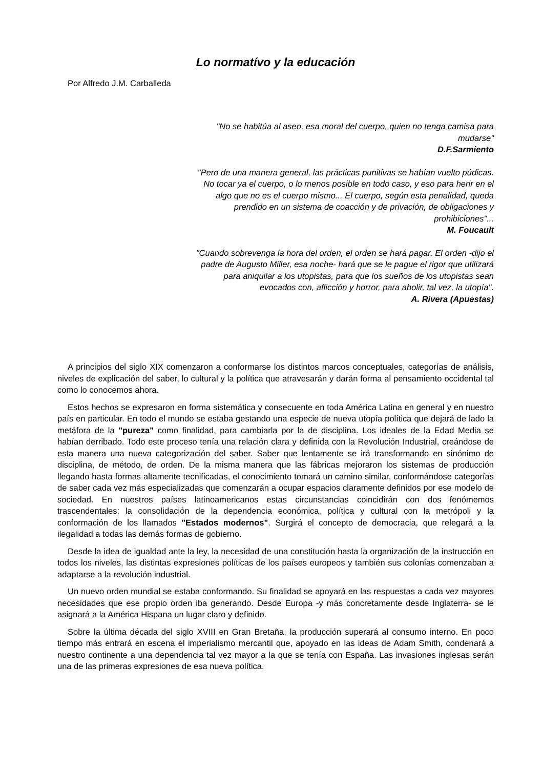Lo normatívo y la educación
Por Alfredo J.M. Carballeda
"No se habitúa al aseo, esa moral del cuerpo, quien no tenga camisa para mudarse"
D.F.Sarmiento
"Pero de una manera general, las prácticas punitivas se habían vuelto púdicas. No tocar ya el cuerpo, o lo menos posible en todo caso, y eso para herir en el algo que no es el cuerpo mismo... El cuerpo, según esta penalidad, queda prendido en un sistema de coacción y de privación, de obligaciones y prohibiciones"...
M. Foucault
"Cuando sobrevenga la hora del orden, el orden se hará pagar. El orden -dijo el padre de Augusto Miller, esa noche- hará que se le pague el rigor que utilizará para aniquilar a los utopistas, para que los sueños de los utopistas sean evocados con, aflicción y horror, para abolir, tal vez, la utopía".
A. Rivera (Apuestas)
A principios del siglo XIX comenzaron a conformarse los distintos marcos conceptuales, categorías de análisis, niveles de explicación del saber, lo cultural y la política que atravesarán y darán forma al pensamiento occidental tal como lo conocemos ahora.
Estos hechos se expresaron en forma sistemática y consecuente en toda América Latina en general y en nuestro país en particular. En todo el mundo se estaba gestando una especie de nueva utopía política que dejará de lado la metáfora de la "pureza" como finalidad, para cambiarla por la de disciplina. Los ideales de la Edad Media se habían derribado. Todo este proceso tenía una relación clara y definida con la Revolución Industrial, creándose de esta manera una nueva categorización del saber. Saber que lentamente se irá transformando en sinónimo de disciplina, de método, de orden. De la misma manera que las fábricas mejoraron los sistemas de producción llegando hasta formas altamente tecnificadas, el conocimiento tomará un camino similar, conformándose categorías de saber cada vez más especializadas que comenzarán a ocupar espacios claramente definidos por ese modelo de sociedad. En nuestros países latinoamericanos estas circunstancias coincidirán con dos fenómemos trascendentales: la consolidación de la dependencia económica, política y cultural con la metrópoli y la conformación de los llamados "Estados modernos". Surgirá el concepto de democracia, que relegará a la ilegalidad a todas las demás formas de gobierno.
Desde la idea de igualdad ante la ley, la necesidad de una constitución hasta la organización de la instrucción en todos los niveles, las distintas expresiones políticas de los países europeos y también sus colonias comenzaban a adaptarse a la revolución industrial.
Un nuevo orden mundial se estaba conformando. Su finalidad se apoyará en las respuestas a cada vez mayores necesidades que ese propio orden iba generando. Desde Europa -y más concretamente desde Inglaterra- se le asignará a la América Hispana un lugar claro y definido.
Sobre la última década del siglo XVIII en Gran Bretaña, la producción superará al consumo interno. En poco tiempo más entrará en escena el imperialismo mercantil que, apoyado en las ideas de Adam Smith, condenará a nuestro continente a una dependencia tal vez mayor a la que se tenía con España. Las invasiones inglesas serán una de las primeras expresiones de esa nueva política.